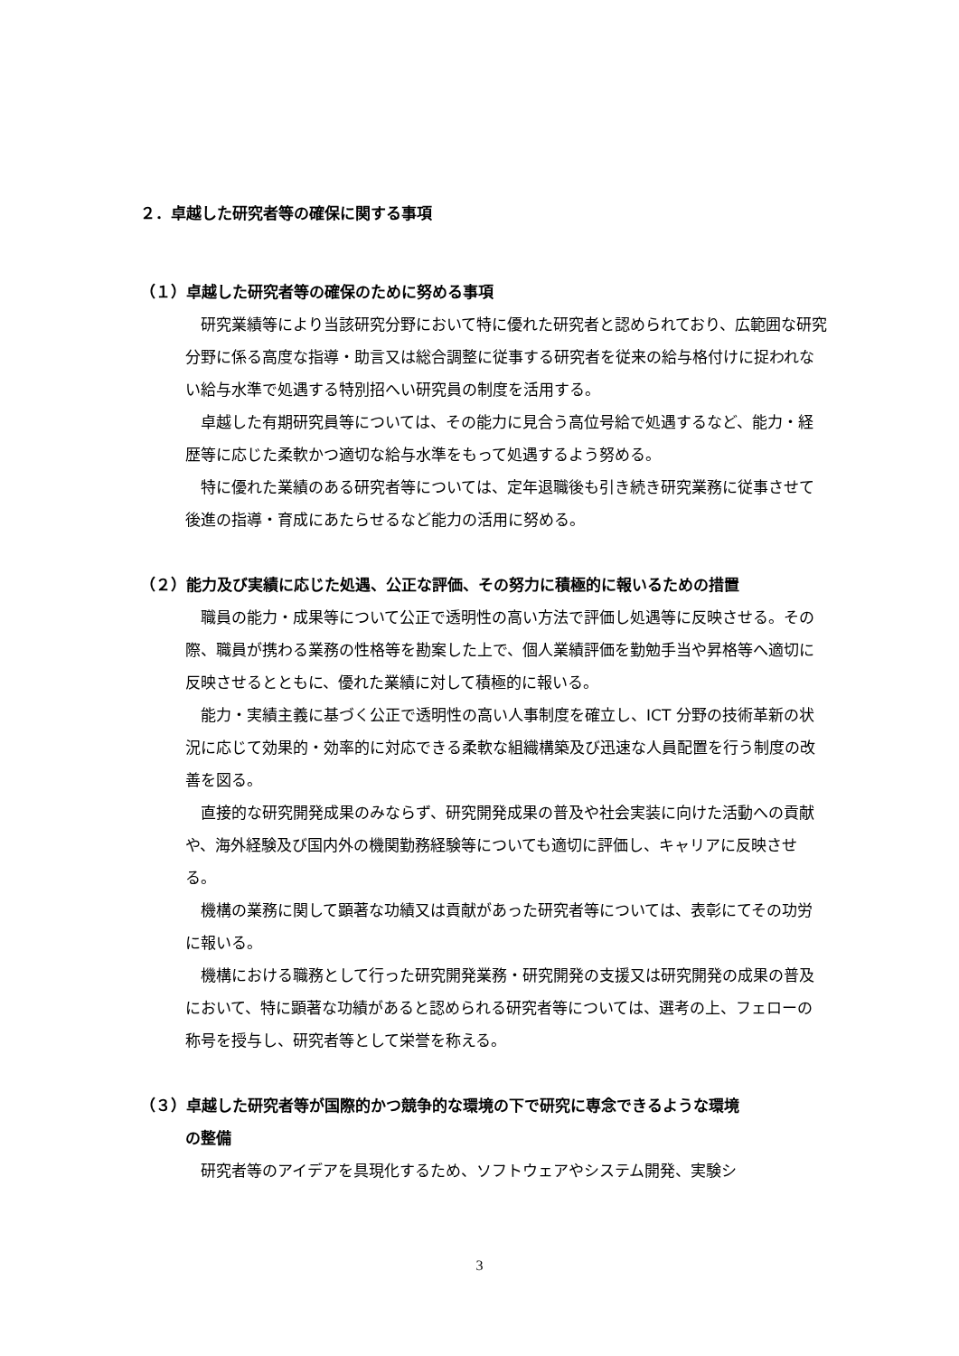２．卓越した研究者等の確保に関する事項
（１）卓越した研究者等の確保のために努める事項
研究業績等により当該研究分野において特に優れた研究者と認められており、広範囲な研究分野に係る高度な指導・助言又は総合調整に従事する研究者を従来の給与格付けに捉われない給与水準で処遇する特別招へい研究員の制度を活用する。
卓越した有期研究員等については、その能力に見合う高位号給で処遇するなど、能力・経歴等に応じた柔軟かつ適切な給与水準をもって処遇するよう努める。
特に優れた業績のある研究者等については、定年退職後も引き続き研究業務に従事させて後進の指導・育成にあたらせるなど能力の活用に努める。
（２）能力及び実績に応じた処遇、公正な評価、その努力に積極的に報いるための措置
職員の能力・成果等について公正で透明性の高い方法で評価し処遇等に反映させる。その際、職員が携わる業務の性格等を勘案した上で、個人業績評価を勤勉手当や昇格等へ適切に反映させるとともに、優れた業績に対して積極的に報いる。
能力・実績主義に基づく公正で透明性の高い人事制度を確立し、ICT 分野の技術革新の状況に応じて効果的・効率的に対応できる柔軟な組織構築及び迅速な人員配置を行う制度の改善を図る。
直接的な研究開発成果のみならず、研究開発成果の普及や社会実装に向けた活動への貢献や、海外経験及び国内外の機関勤務経験等についても適切に評価し、キャリアに反映させる。
機構の業務に関して顕著な功績又は貢献があった研究者等については、表彰にてその功労に報いる。
機構における職務として行った研究開発業務・研究開発の支援又は研究開発の成果の普及において、特に顕著な功績があると認められる研究者等については、選考の上、フェローの称号を授与し、研究者等として栄誉を称える。
（３）卓越した研究者等が国際的かつ競争的な環境の下で研究に専念できるような環境
の整備
研究者等のアイデアを具現化するため、ソフトウェアやシステム開発、実験シ
3